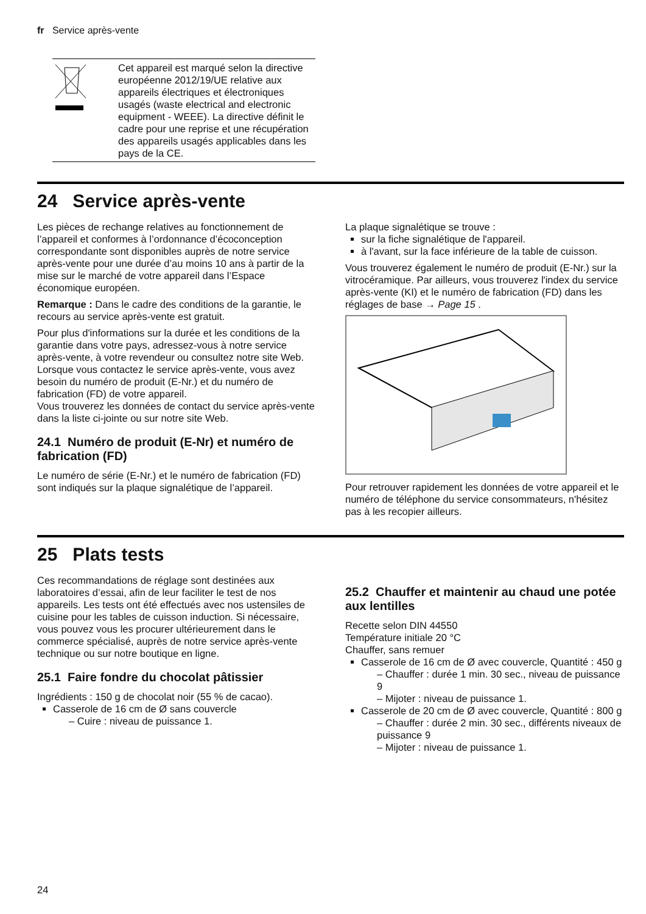fr Service après-vente
| | Cet appareil est marqué selon la directive européenne 2012/19/UE relative aux appareils électriques et électroniques usagés (waste electrical and electronic equipment - WEEE). La directive définit le cadre pour une reprise et une récupération des appareils usagés applicables dans les pays de la CE. |
24 Service après-vente
Les pièces de rechange relatives au fonctionnement de l’appareil et conformes à l’ordonnance d’écoconception correspondante sont disponibles auprès de notre service après-vente pour une durée d’au moins 10 ans à partir de la mise sur le marché de votre appareil dans l’Espace économique européen.
Remarque : Dans le cadre des conditions de la garantie, le recours au service après-vente est gratuit.
Pour plus d'informations sur la durée et les conditions de la garantie dans votre pays, adressez-vous à notre service après-vente, à votre revendeur ou consultez notre site Web.
Lorsque vous contactez le service après-vente, vous avez besoin du numéro de produit (E-Nr.) et du numéro de fabrication (FD) de votre appareil.
Vous trouverez les données de contact du service après-vente dans la liste ci-jointe ou sur notre site Web.
24.1 Numéro de produit (E-Nr) et numéro de fabrication (FD)
Le numéro de série (E-Nr.) et le numéro de fabrication (FD) sont indiqués sur la plaque signalétique de l’appareil.
La plaque signalétique se trouve :
sur la fiche signalétique de l'appareil.
à l'avant, sur la face inférieure de la table de cuisson.
Vous trouverez également le numéro de produit (E-Nr.) sur la vitrocéramique. Par ailleurs, vous trouverez l'index du service après-vente (KI) et le numéro de fabrication (FD) dans les réglages de base → Page 15 .
Pour retrouver rapidement les données de votre appareil et le numéro de téléphone du service consommateurs, n'hésitez pas à les recopier ailleurs.
25 Plats tests
Ces recommandations de réglage sont destinées aux laboratoires d’essai, afin de leur faciliter le test de nos appareils. Les tests ont été effectués avec nos ustensiles de cuisine pour les tables de cuisson induction. Si nécessaire, vous pouvez vous les procurer ultérieurement dans le commerce spécialisé, auprès de notre service après-vente technique ou sur notre boutique en ligne.
25.1 Faire fondre du chocolat pâtissier
Ingrédients : 150 g de chocolat noir (55 % de cacao).
Casserole de 16 cm de Ø sans couvercle
– Cuire : niveau de puissance 1.
25.2 Chauffer et maintenir au chaud une potée aux lentilles
Recette selon DIN 44550
Température initiale 20 °C
Chauffer, sans remuer
Casserole de 16 cm de Ø avec couvercle, Quantité : 450 g
– Chauffer : durée 1 min. 30 sec., niveau de puissance 9
– Mijoter : niveau de puissance 1.
Casserole de 20 cm de Ø avec couvercle, Quantité : 800 g
– Chauffer : durée 2 min. 30 sec., différents niveaux de puissance 9
– Mijoter : niveau de puissance 1.
24